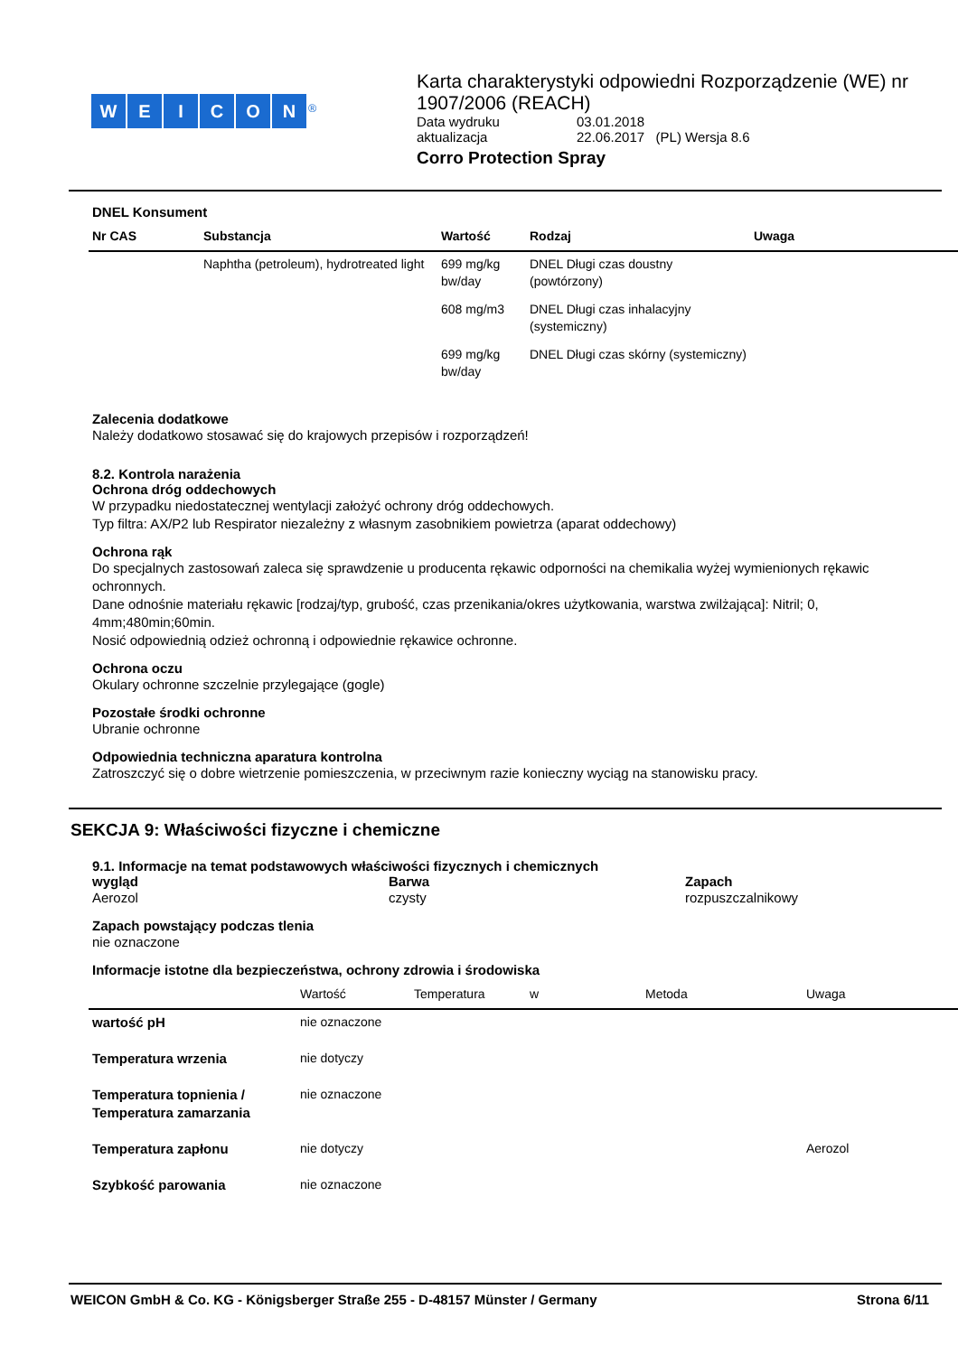WEICON<sup>®</sup>
Karta charakterystyki odpowiedni Rozporządzenie (WE) nr 1907/2006 (REACH)
| Data wydruku | 03.01.2018 |
| aktualizacja | 22.06.2017 (PL) Wersja 8.6 |
Corro Protection Spray
DNEL Konsument
| Nr CAS | Substancja | Wartość | Rodzaj | Uwaga |
| --- | --- | --- | --- | --- |
| | Naphtha (petroleum), hydrotreated light | 699 mg/kg bw/day | DNEL Długi czas doustny (powtórzony) | |
| | | 608 mg/m3 | DNEL Długi czas inhalacyjny (systemiczny) | |
| | | 699 mg/kg bw/day | DNEL Długi czas skórny (systemiczny) | |
Zalecenia dodatkowe
Należy dodatkowo stosawać się do krajowych przepisów i rozporządzeń!
8.2. Kontrola narażenia
Ochrona dróg oddechowych
W przypadku niedostatecznej wentylacji założyć ochrony dróg oddechowych.
Typ filtra: AX/P2 lub Respirator niezależny z własnym zasobnikiem powietrza (aparat oddechowy)
Ochrona rąk
Do specjalnych zastosowań zaleca się sprawdzenie u producenta rękawic odporności na chemikalia wyżej wymienionych rękawic ochronnych.
Dane odnośnie materiału rękawic [rodzaj/typ, grubość, czas przenikania/okres użytkowania, warstwa zwilżająca]: Nitril; 0, 4mm;480min;60min.
Nosić odpowiednią odzież ochronną i odpowiednie rękawice ochronne.
Ochrona oczu
Okulary ochronne szczelnie przylegające (gogle)
Pozostałe środki ochronne
Ubranie ochronne
Odpowiednia techniczna aparatura kontrolna
Zatroszczyć się o dobre wietrzenie pomieszczenia, w przeciwnym razie konieczny wyciąg na stanowisku pracy.
SEKCJA 9: Właściwości fizyczne i chemiczne
9.1. Informacje na temat podstawowych właściwości fizycznych i chemicznych
wygląd
Aerozol
Barwa
czysty
Zapach
rozpuszczalnikowy
Zapach powstający podczas tlenia
nie oznaczone
Informacje istotne dla bezpieczeństwa, ochrony zdrowia i środowiska
| | Wartość | Temperatura | w | Metoda | Uwaga |
| --- | --- | --- | --- | --- | --- |
| wartość pH | nie oznaczone | | | | |
| Temperatura wrzenia | nie dotyczy | | | | |
| Temperatura topnienia / Temperatura zamarzania | nie oznaczone | | | | |
| Temperatura zapłonu | nie dotyczy | | | | Aerozol |
| Szybkość parowania | nie oznaczone | | | | |
WEICON GmbH & Co. KG - Königsberger Straße 255 - D-48157 Münster / Germany Strona 6/11